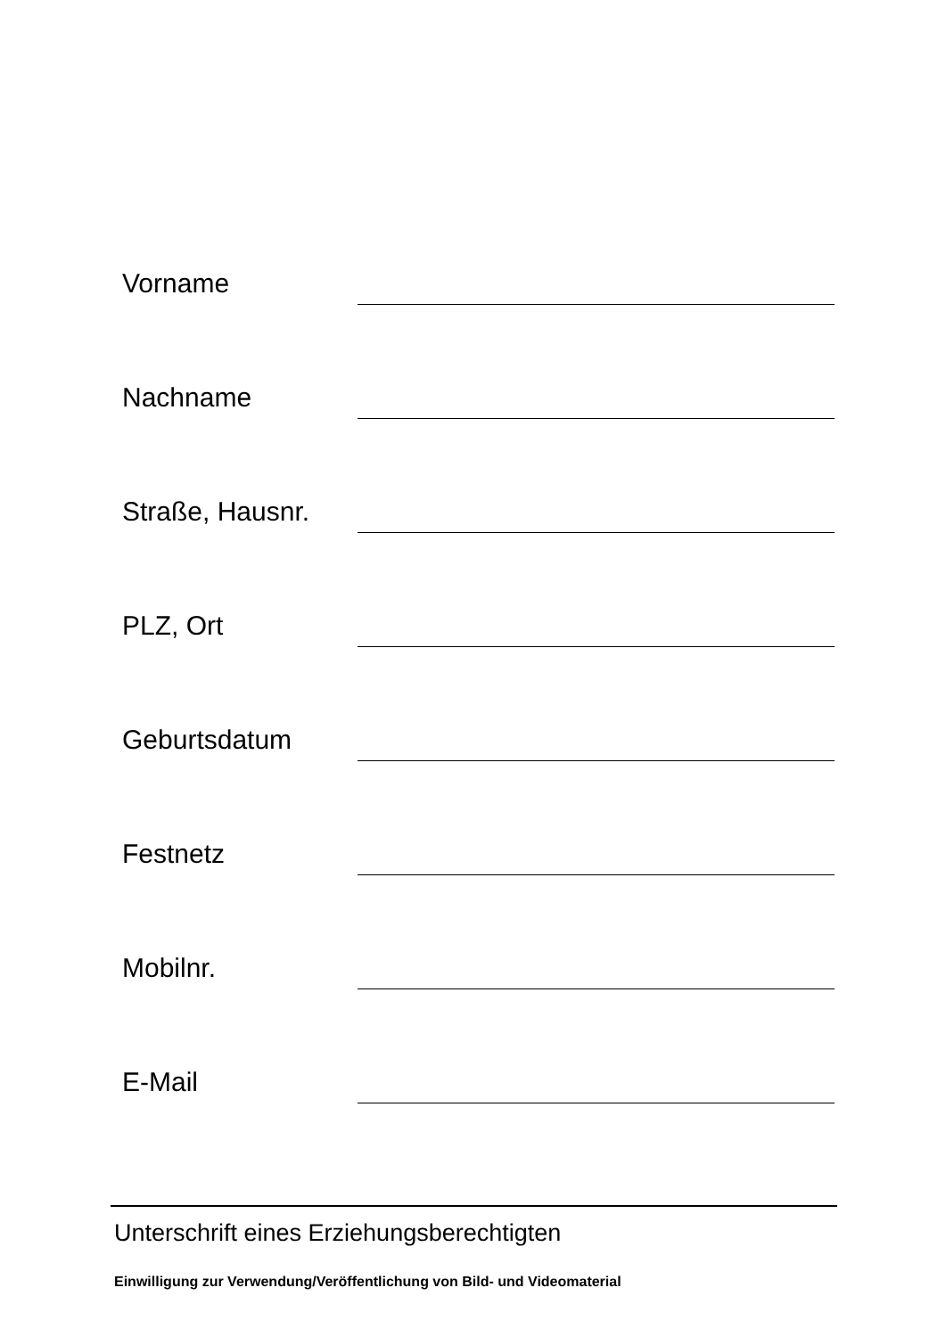Vorname
Nachname
Straße, Hausnr.
PLZ, Ort
Geburtsdatum
Festnetz
Mobilnr.
E-Mail
Unterschrift eines Erziehungsberechtigten
Einwilligung zur Verwendung/Veröffentlichung von Bild- und Videomaterial